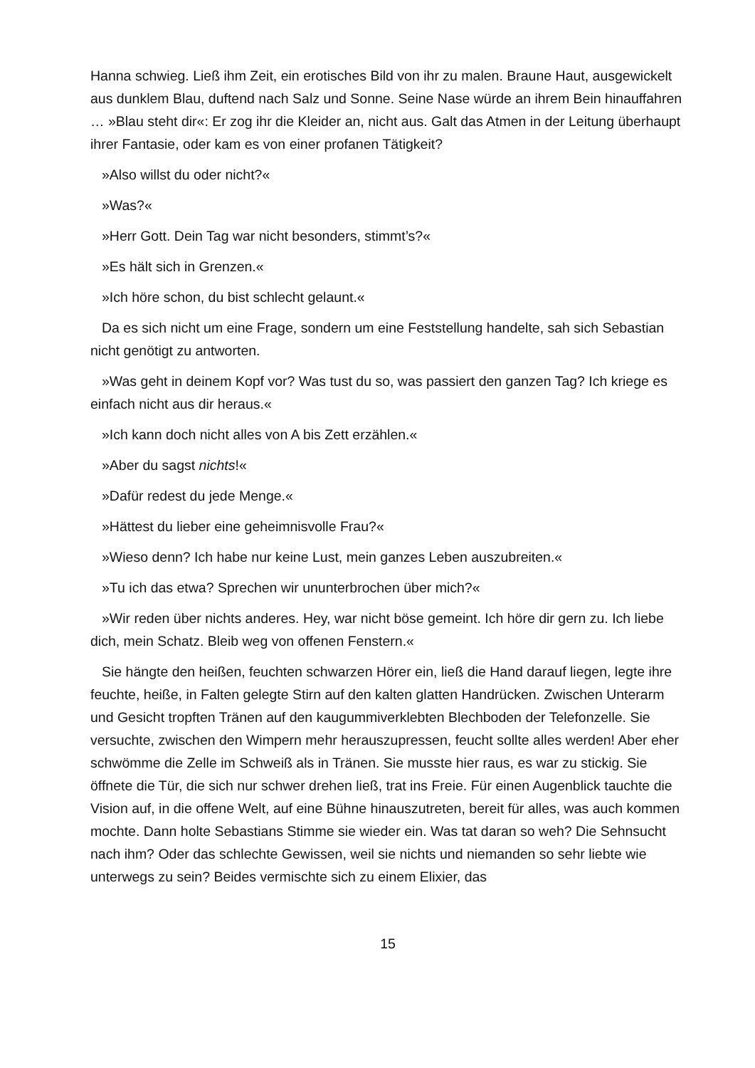Hanna schwieg. Ließ ihm Zeit, ein erotisches Bild von ihr zu malen. Braune Haut, ausgewickelt aus dunklem Blau, duftend nach Salz und Sonne. Seine Nase würde an ihrem Bein hinauffahren … »Blau steht dir«: Er zog ihr die Kleider an, nicht aus. Galt das Atmen in der Leitung überhaupt ihrer Fantasie, oder kam es von einer profanen Tätigkeit?
»Also willst du oder nicht?«
»Was?«
»Herr Gott. Dein Tag war nicht besonders, stimmt’s?«
»Es hält sich in Grenzen.«
»Ich höre schon, du bist schlecht gelaunt.«
Da es sich nicht um eine Frage, sondern um eine Feststellung handelte, sah sich Sebastian nicht genötigt zu antworten.
»Was geht in deinem Kopf vor? Was tust du so, was passiert den ganzen Tag? Ich kriege es einfach nicht aus dir heraus.«
»Ich kann doch nicht alles von A bis Zett erzählen.«
»Aber du sagst nichts!«
»Dafür redest du jede Menge.«
»Hättest du lieber eine geheimnisvolle Frau?«
»Wieso denn? Ich habe nur keine Lust, mein ganzes Leben auszubreiten.«
»Tu ich das etwa? Sprechen wir ununterbrochen über mich?«
»Wir reden über nichts anderes. Hey, war nicht böse gemeint. Ich höre dir gern zu. Ich liebe dich, mein Schatz. Bleib weg von offenen Fenstern.«
Sie hängte den heißen, feuchten schwarzen Hörer ein, ließ die Hand darauf liegen, legte ihre feuchte, heiße, in Falten gelegte Stirn auf den kalten glatten Handrücken. Zwischen Unterarm und Gesicht tropften Tränen auf den kaugummiverklebten Blechboden der Telefonzelle. Sie versuchte, zwischen den Wimpern mehr herauszupressen, feucht sollte alles werden! Aber eher schwömme die Zelle im Schweiß als in Tränen. Sie musste hier raus, es war zu stickig. Sie öffnete die Tür, die sich nur schwer drehen ließ, trat ins Freie. Für einen Augenblick tauchte die Vision auf, in die offene Welt, auf eine Bühne hinauszutreten, bereit für alles, was auch kommen mochte. Dann holte Sebastians Stimme sie wieder ein. Was tat daran so weh? Die Sehnsucht nach ihm? Oder das schlechte Gewissen, weil sie nichts und niemanden so sehr liebte wie unterwegs zu sein? Beides vermischte sich zu einem Elixier, das
15